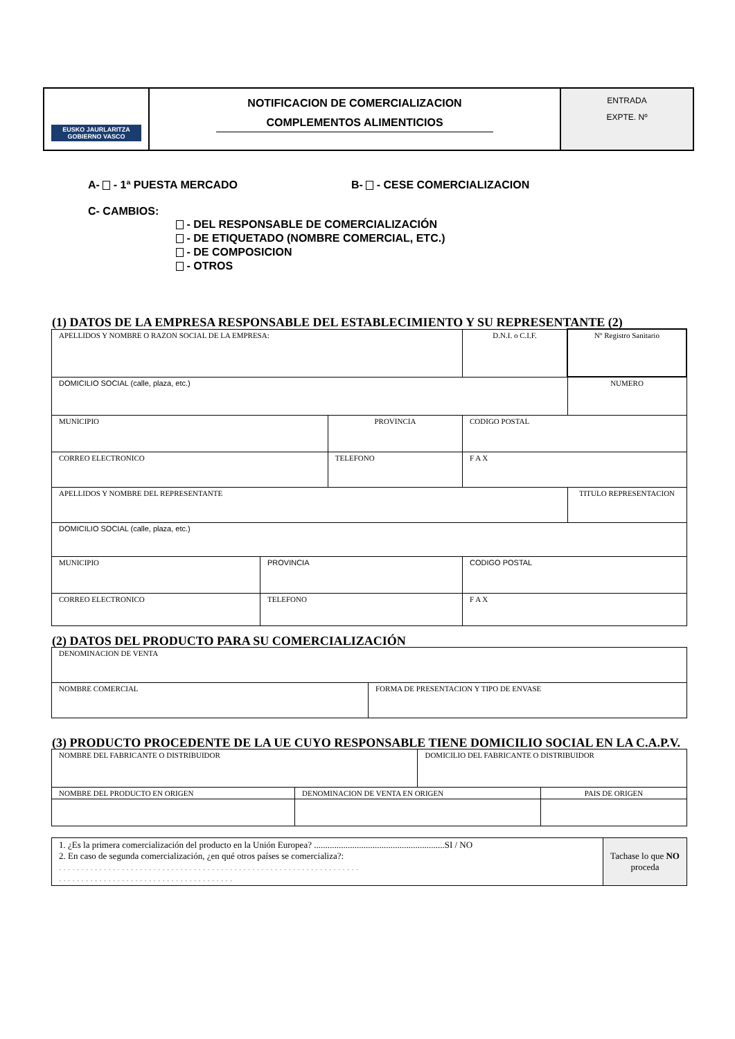| EUSKO JAURLARITZA GOBIERNO VASCO | NOTIFICACION DE COMERCIALIZACION COMPLEMENTOS ALIMENTICIOS | ENTRADA EXPTE. Nº |
A- - 1ª PUESTA MERCADO B- - CESE COMERCIALIZACION
C- CAMBIOS:
- DEL RESPONSABLE DE COMERCIALIZACIÓN
- DE ETIQUETADO (NOMBRE COMERCIAL, ETC.)
- DE COMPOSICION
- OTROS
(1) DATOS DE LA EMPRESA RESPONSABLE DEL ESTABLECIMIENTO Y SU REPRESENTANTE (2)
| APELLIDOS Y NOMBRE O RAZON SOCIAL DE LA EMPRESA: | | | | D.N.I. o C.I.F. | Nº Registro Sanitario |
| DOMICILIO SOCIAL (calle, plaza, etc.) | | | | | NUMERO |
| MUNICIPIO | | PROVINCIA | | CODIGO POSTAL | |
| CORREO ELECTRONICO | | TELEFONO | | F A X | |
| APELLIDOS Y NOMBRE DEL REPRESENTANTE | | | | | TITULO REPRESENTACION |
| DOMICILIO SOCIAL (calle, plaza, etc.) | | | | | |
| MUNICIPIO | PROVINCIA | | CODIGO POSTAL | | |
| CORREO ELECTRONICO | TELEFONO | | F A X | | |
(2) DATOS DEL PRODUCTO PARA SU COMERCIALIZACIÓN
| DENOMINACION DE VENTA | |
| NOMBRE COMERCIAL | FORMA DE PRESENTACION Y TIPO DE ENVASE |
(3) PRODUCTO PROCEDENTE DE LA UE CUYO RESPONSABLE TIENE DOMICILIO SOCIAL EN LA C.A.P.V.
| NOMBRE DEL FABRICANTE O DISTRIBUIDOR | | DOMICILIO DEL FABRICANTE O DISTRIBUIDOR | |
| NOMBRE DEL PRODUCTO EN ORIGEN | DENOMINACION DE VENTA EN ORIGEN | | PAIS DE ORIGEN |
| 1. ¿Es la primera comercialización del producto en la Unión Europea? ..........................................................SI / NO 2. En caso de segunda comercialización, ¿en qué otros países se comercializa?: . . . . . . . . . . . . . . . . . . . . . . . . . . . . . . . . . . . . . . . . . . . . . . . . . . . . . . . . . . . . . . . . . . . . . . . . . . . . . . . . . . . . . . . . . . . . . . . . . . . . . . . . . . | Tachase lo que NO proceda |